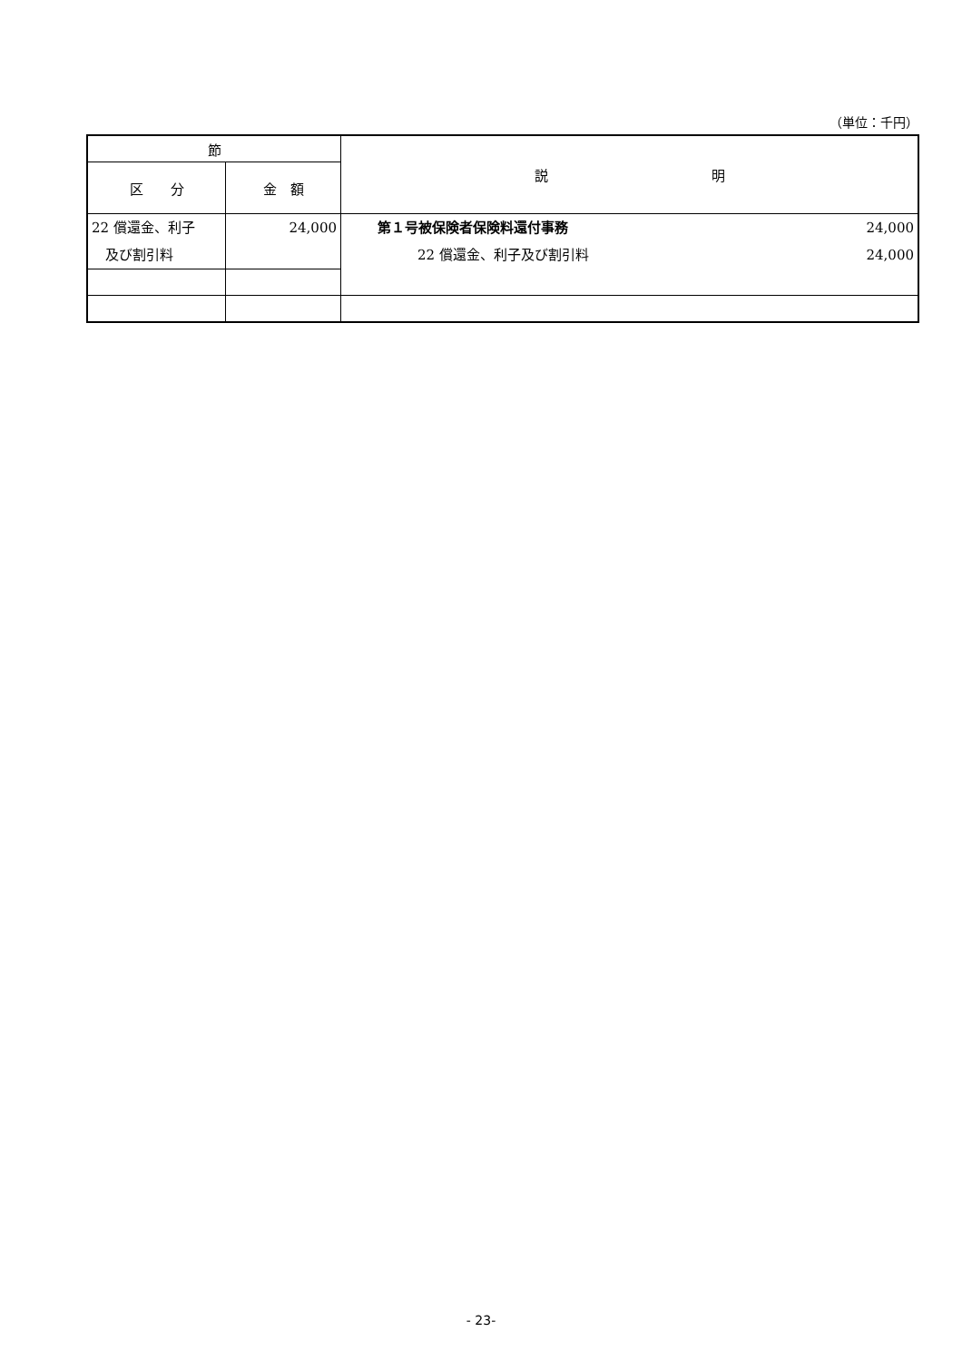（単位：千円）
| 節 | | 説 明 |
| --- | --- | --- |
| 区 分 | 金 額 | |
| 22 償還金、利子 及び割引料 | 24,000 | 第１号被保険者保険料還付事務 24,000 22 償還金、利子及び割引料 24,000 |
- 23-